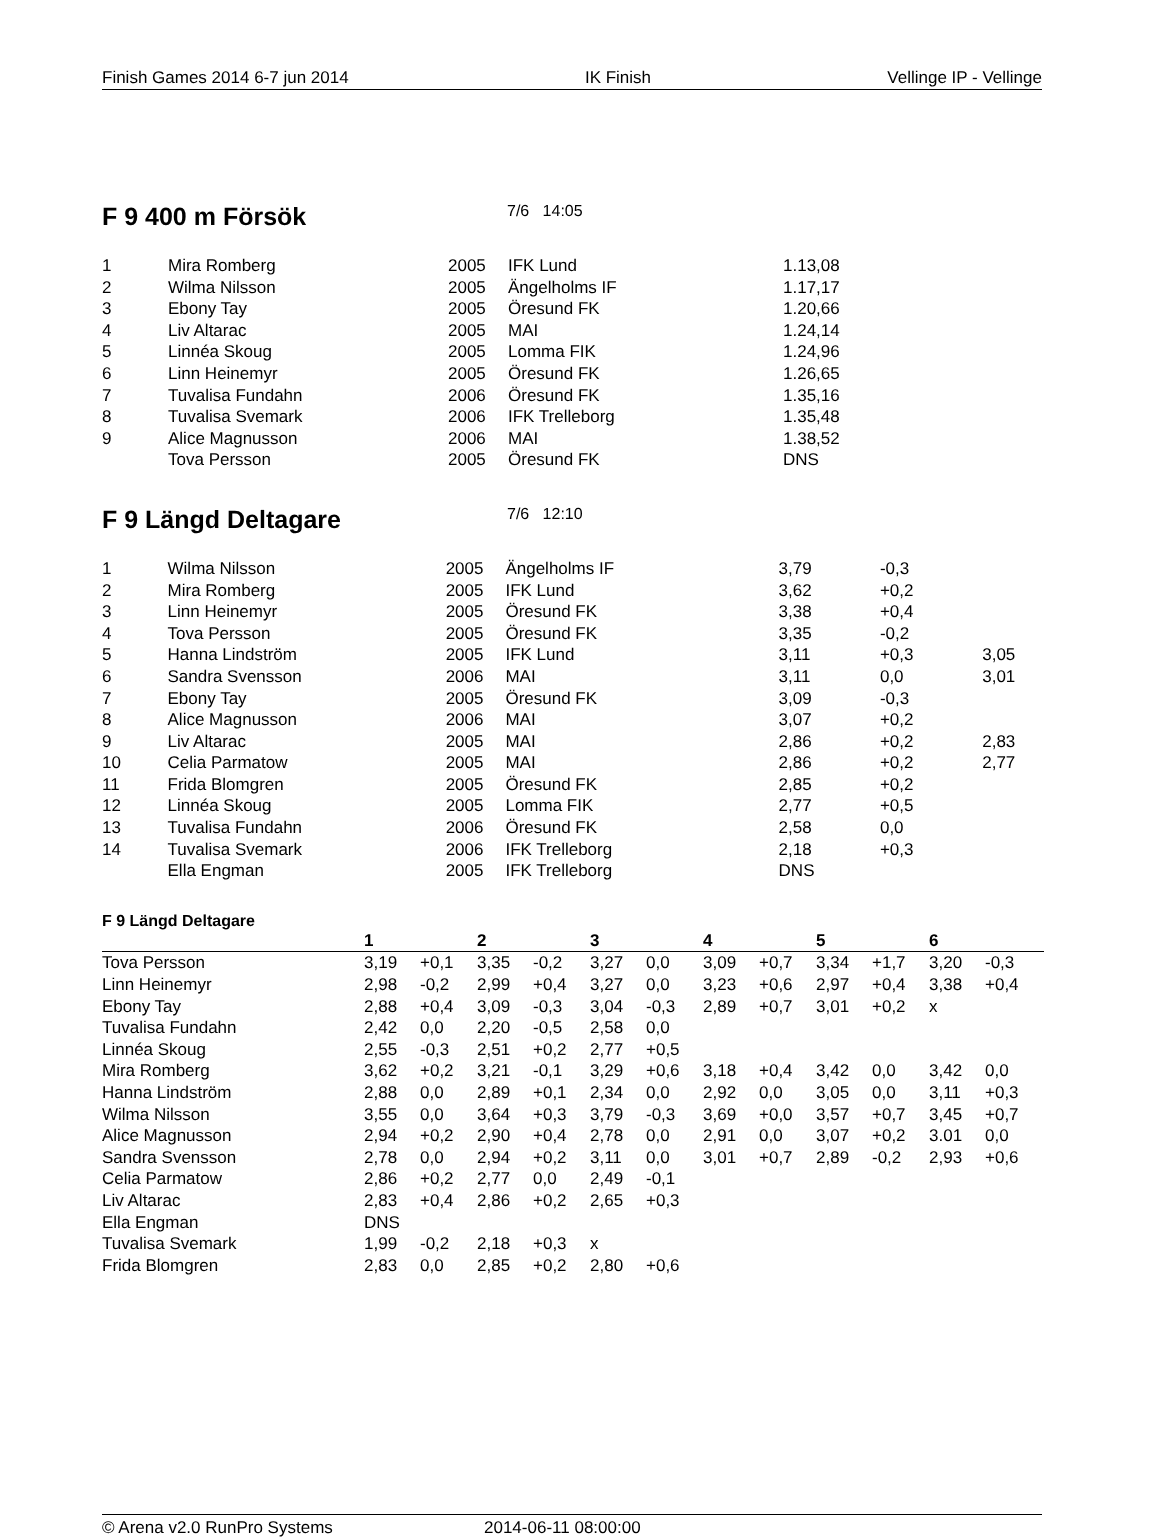Finish Games 2014 6-7 jun 2014 IK Finish Vellinge IP - Vellinge
F 9 400 m Försök
7/6 14:05
| 1 | Mira Romberg | 2005 | IFK Lund | 1.13,08 |
| 2 | Wilma Nilsson | 2005 | Ängelholms IF | 1.17,17 |
| 3 | Ebony Tay | 2005 | Öresund FK | 1.20,66 |
| 4 | Liv Altarac | 2005 | MAI | 1.24,14 |
| 5 | Linnéa Skoug | 2005 | Lomma FIK | 1.24,96 |
| 6 | Linn Heinemyr | 2005 | Öresund FK | 1.26,65 |
| 7 | Tuvalisa Fundahn | 2006 | Öresund FK | 1.35,16 |
| 8 | Tuvalisa Svemark | 2006 | IFK Trelleborg | 1.35,48 |
| 9 | Alice Magnusson | 2006 | MAI | 1.38,52 |
| | Tova Persson | 2005 | Öresund FK | DNS |
F 9 Längd Deltagare
7/6 12:10
| 1 | Wilma Nilsson | 2005 | Ängelholms IF | 3,79 | -0,3 | |
| 2 | Mira Romberg | 2005 | IFK Lund | 3,62 | +0,2 | |
| 3 | Linn Heinemyr | 2005 | Öresund FK | 3,38 | +0,4 | |
| 4 | Tova Persson | 2005 | Öresund FK | 3,35 | -0,2 | |
| 5 | Hanna Lindström | 2005 | IFK Lund | 3,11 | +0,3 | 3,05 |
| 6 | Sandra Svensson | 2006 | MAI | 3,11 | 0,0 | 3,01 |
| 7 | Ebony Tay | 2005 | Öresund FK | 3,09 | -0,3 | |
| 8 | Alice Magnusson | 2006 | MAI | 3,07 | +0,2 | |
| 9 | Liv Altarac | 2005 | MAI | 2,86 | +0,2 | 2,83 |
| 10 | Celia Parmatow | 2005 | MAI | 2,86 | +0,2 | 2,77 |
| 11 | Frida Blomgren | 2005 | Öresund FK | 2,85 | +0,2 | |
| 12 | Linnéa Skoug | 2005 | Lomma FIK | 2,77 | +0,5 | |
| 13 | Tuvalisa Fundahn | 2006 | Öresund FK | 2,58 | 0,0 | |
| 14 | Tuvalisa Svemark | 2006 | IFK Trelleborg | 2,18 | +0,3 | |
| | Ella Engman | 2005 | IFK Trelleborg | DNS | | |
F 9 Längd Deltagare
| | 1 | | 2 | | 3 | | 4 | | 5 | | 6 | |
| --- | --- | --- | --- | --- | --- | --- | --- | --- | --- | --- | --- | --- |
| Tova Persson | 3,19 | +0,1 | 3,35 | -0,2 | 3,27 | 0,0 | 3,09 | +0,7 | 3,34 | +1,7 | 3,20 | -0,3 |
| Linn Heinemyr | 2,98 | -0,2 | 2,99 | +0,4 | 3,27 | 0,0 | 3,23 | +0,6 | 2,97 | +0,4 | 3,38 | +0,4 |
| Ebony Tay | 2,88 | +0,4 | 3,09 | -0,3 | 3,04 | -0,3 | 2,89 | +0,7 | 3,01 | +0,2 | x | |
| Tuvalisa Fundahn | 2,42 | 0,0 | 2,20 | -0,5 | 2,58 | 0,0 | | | | | | |
| Linnéa Skoug | 2,55 | -0,3 | 2,51 | +0,2 | 2,77 | +0,5 | | | | | | |
| Mira Romberg | 3,62 | +0,2 | 3,21 | -0,1 | 3,29 | +0,6 | 3,18 | +0,4 | 3,42 | 0,0 | 3,42 | 0,0 |
| Hanna Lindström | 2,88 | 0,0 | 2,89 | +0,1 | 2,34 | 0,0 | 2,92 | 0,0 | 3,05 | 0,0 | 3,11 | +0,3 |
| Wilma Nilsson | 3,55 | 0,0 | 3,64 | +0,3 | 3,79 | -0,3 | 3,69 | +0,0 | 3,57 | +0,7 | 3,45 | +0,7 |
| Alice Magnusson | 2,94 | +0,2 | 2,90 | +0,4 | 2,78 | 0,0 | 2,91 | 0,0 | 3,07 | +0,2 | 3.01 | 0,0 |
| Sandra Svensson | 2,78 | 0,0 | 2,94 | +0,2 | 3,11 | 0,0 | 3,01 | +0,7 | 2,89 | -0,2 | 2,93 | +0,6 |
| Celia Parmatow | 2,86 | +0,2 | 2,77 | 0,0 | 2,49 | -0,1 | | | | | | |
| Liv Altarac | 2,83 | +0,4 | 2,86 | +0,2 | 2,65 | +0,3 | | | | | | |
| Ella Engman | DNS | | | | | | | | | | | |
| Tuvalisa Svemark | 1,99 | -0,2 | 2,18 | +0,3 | x | | | | | | | |
| Frida Blomgren | 2,83 | 0,0 | 2,85 | +0,2 | 2,80 | +0,6 | | | | | | |
© Arena v2.0 RunPro Systems 2014-06-11 08:00:00